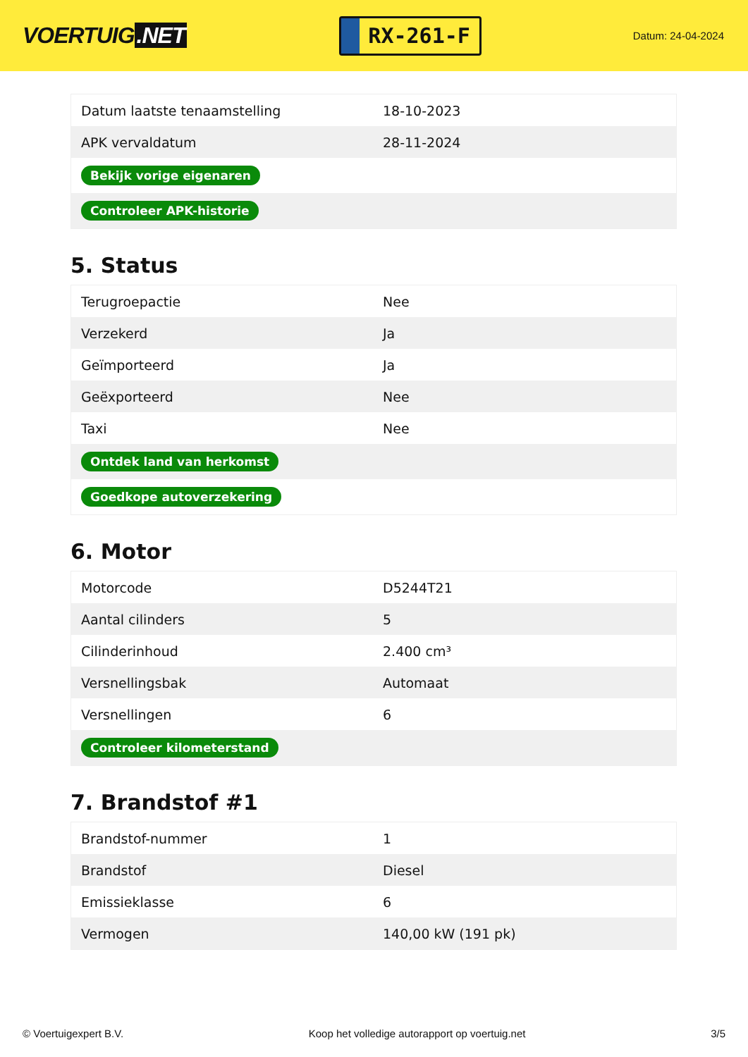VOERTUIG.NET
RX-261-F
Datum: 24-04-2024
| Datum laatste tenaamstelling | 18-10-2023 |
| APK vervaldatum | 28-11-2024 |
| Bekijk vorige eigenaren | |
| Controleer APK-historie | |
5. Status
| Terugroepactie | Nee |
| Verzekerd | Ja |
| Geïmporteerd | Ja |
| Geëxporteerd | Nee |
| Taxi | Nee |
| Ontdek land van herkomst | |
| Goedkope autoverzekering | |
6. Motor
| Motorcode | D5244T21 |
| Aantal cilinders | 5 |
| Cilinderinhoud | 2.400 cm³ |
| Versnellingsbak | Automaat |
| Versnellingen | 6 |
| Controleer kilometerstand | |
7. Brandstof #1
| Brandstof-nummer | 1 |
| Brandstof | Diesel |
| Emissieklasse | 6 |
| Vermogen | 140,00 kW (191 pk) |
© Voertuigexpert B.V. Koop het volledige autorapport op voertuig.net 3/5